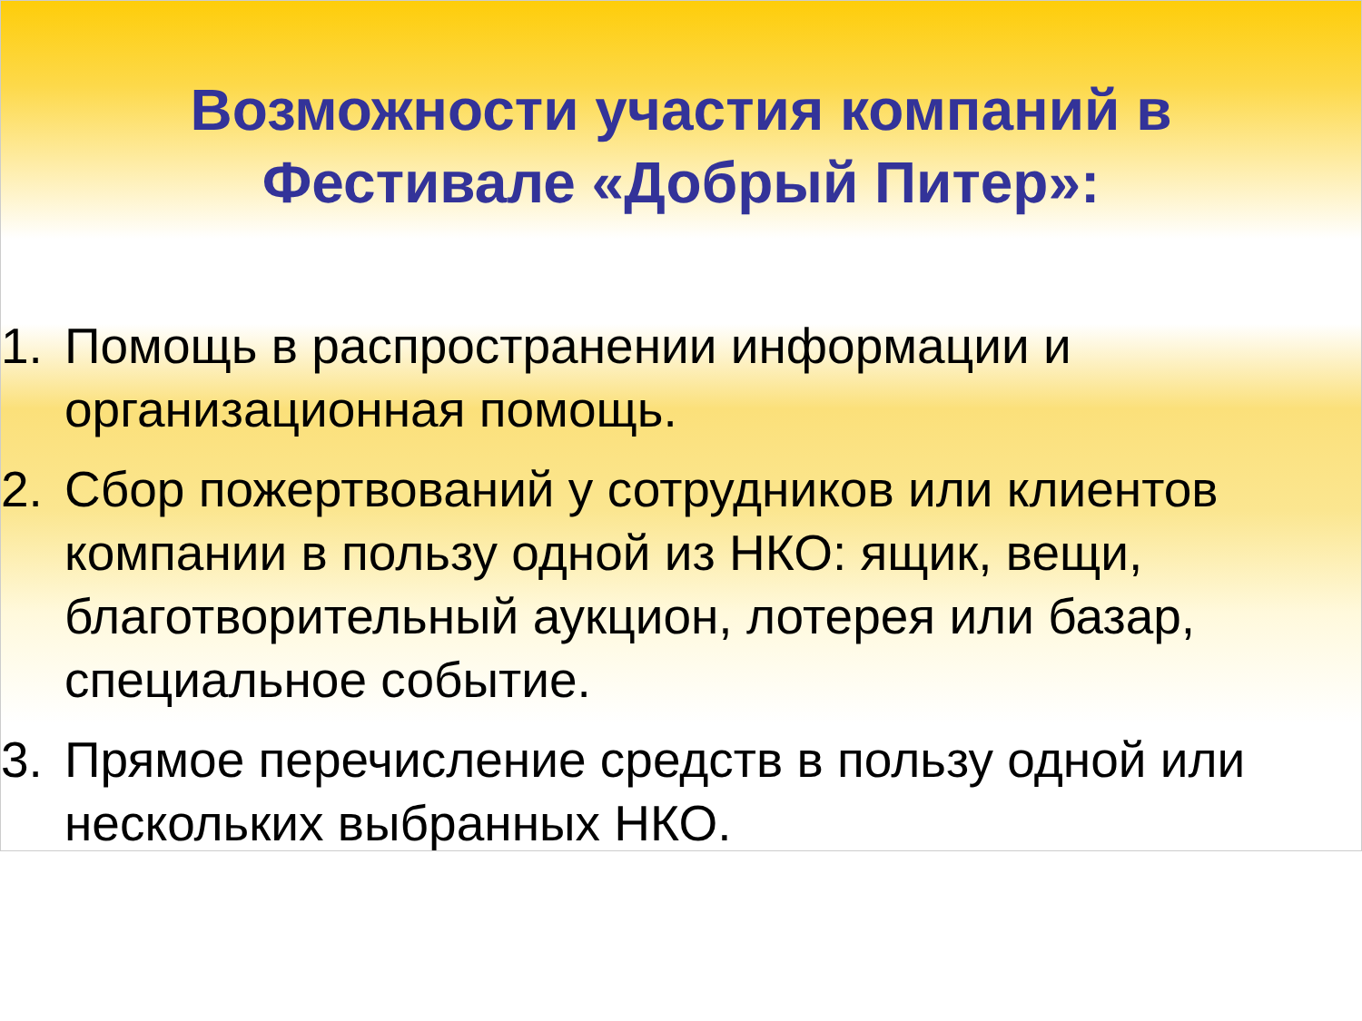Возможности участия компаний в
Фестивале «Добрый Питер»:
1. Помощь в распространении информации и организационная помощь.
2. Сбор пожертвований у сотрудников или клиентов компании в пользу одной из НКО: ящик, вещи, благотворительный аукцион, лотерея или базар, специальное событие.
3. Прямое перечисление средств в пользу одной или нескольких выбранных НКО.